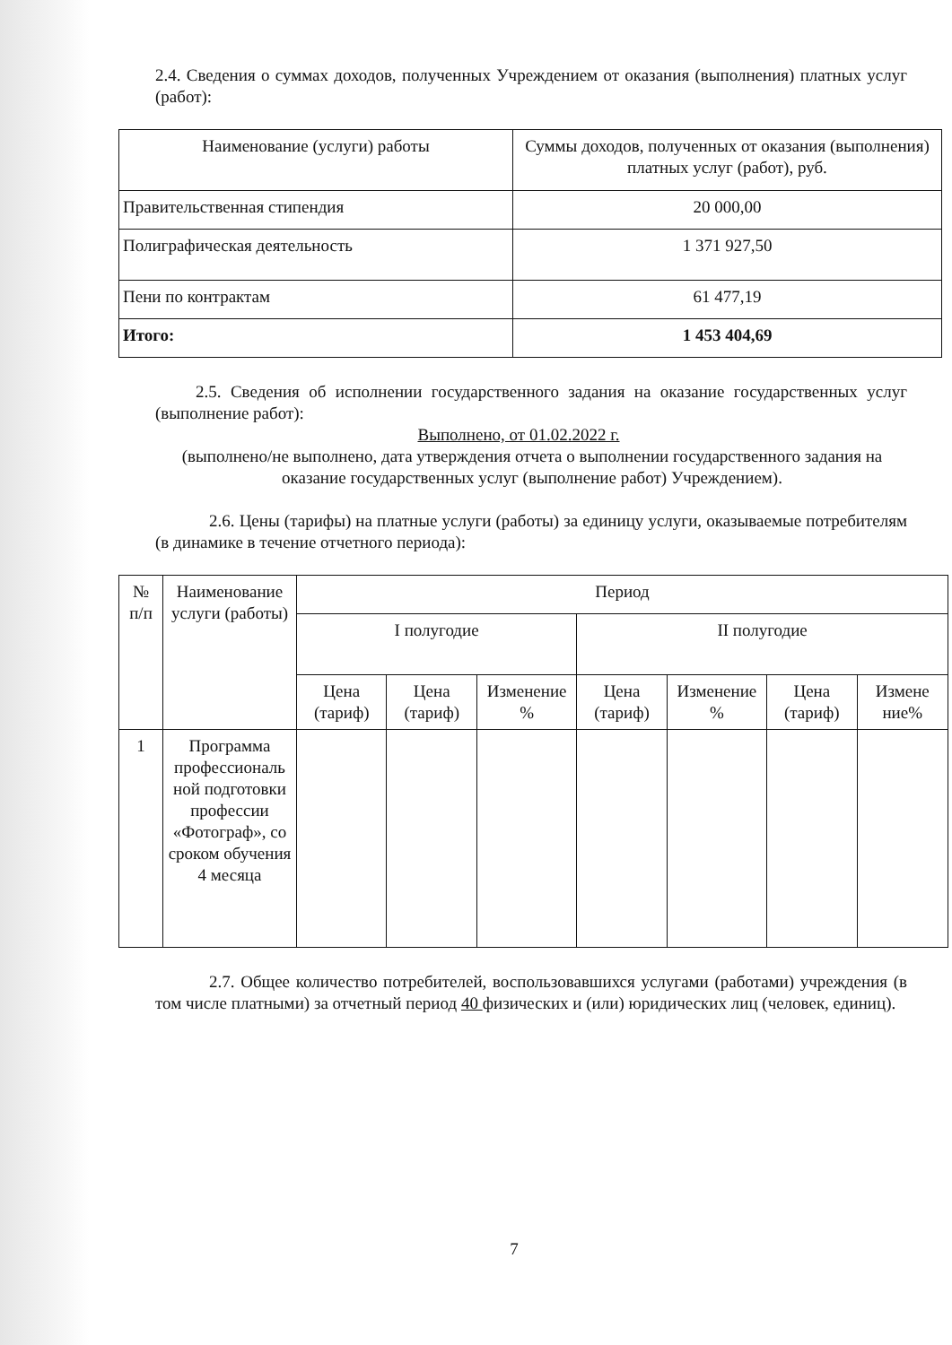2.4. Сведения о суммах доходов, полученных Учреждением от оказания (выполнения) платных услуг (работ):
| Наименование (услуги) работы | Суммы доходов, полученных от оказания (выполнения) платных услуг (работ), руб. |
| --- | --- |
| Правительственная стипендия | 20 000,00 |
| Полиграфическая деятельность | 1 371 927,50 |
| Пени по контрактам | 61 477,19 |
| Итого: | 1 453 404,69 |
2.5. Сведения об исполнении государственного задания на оказание государственных услуг (выполнение работ):
Выполнено, от 01.02.2022 г.
(выполнено/не выполнено, дата утверждения отчета о выполнении государственного задания на оказание государственных услуг (выполнение работ) Учреждением).
2.6. Цены (тарифы) на платные услуги (работы) за единицу услуги, оказываемые потребителям (в динамике в течение отчетного периода):
| № п/п | Наименование услуги (работы) | Период | | | | | | |
| | | I полугодие | | | II полугодие | | | |
| | | Цена (тариф) | Цена (тариф) | Изменение % | Цена (тариф) | Изменение % | Цена (тариф) | Измене ние% |
| 1 | Программа профессиональ ной подготовки профессии «Фотограф», со сроком обучения 4 месяца | | | | | | | |
2.7. Общее количество потребителей, воспользовавшихся услугами (работами) учреждения (в том числе платными) за отчетный период 40 физических и (или) юридических лиц (человек, единиц).
7